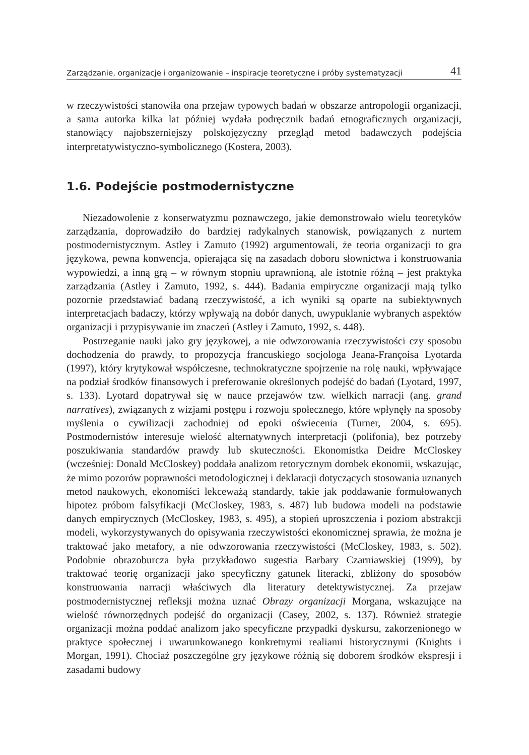Zarządzanie, organizacje i organizowanie – inspiracje teoretyczne i próby systematyzacji 41
w rzeczywistości stanowiła ona przejaw typowych badań w obszarze antropologii organizacji, a sama autorka kilka lat później wydała podręcznik badań etnograficznych organizacji, stanowiący najobszerniejszy polskojęzyczny przegląd metod badawczych podejścia interpretatywistyczno-symbolicznego (Kostera, 2003).
1.6. Podejście postmodernistyczne
Niezadowolenie z konserwatyzmu poznawczego, jakie demonstrowało wielu teoretyków zarządzania, doprowadziło do bardziej radykalnych stanowisk, powiązanych z nurtem postmodernistycznym. Astley i Zamuto (1992) argumentowali, że teoria organizacji to gra językowa, pewna konwencja, opierająca się na zasadach doboru słownictwa i konstruowania wypowiedzi, a inną grą – w równym stopniu uprawnioną, ale istotnie różną – jest praktyka zarządzania (Astley i Zamuto, 1992, s. 444). Badania empiryczne organizacji mają tylko pozornie przedstawiać badaną rzeczywistość, a ich wyniki są oparte na subiektywnych interpretacjach badaczy, którzy wpływają na dobór danych, uwypuklanie wybranych aspektów organizacji i przypisywanie im znaczeń (Astley i Zamuto, 1992, s. 448).
Postrzeganie nauki jako gry językowej, a nie odwzorowania rzeczywistości czy sposobu dochodzenia do prawdy, to propozycja francuskiego socjologa Jeana-Françoisa Lyotarda (1997), który krytykował współczesne, technokratyczne spojrzenie na rolę nauki, wpływające na podział środków finansowych i preferowanie określonych podejść do badań (Lyotard, 1997, s. 133). Lyotard dopatrywał się w nauce przejawów tzw. wielkich narracji (ang. grand narratives), związanych z wizjami postępu i rozwoju społecznego, które wpłynęły na sposoby myślenia o cywilizacji zachodniej od epoki oświecenia (Turner, 2004, s. 695). Postmodernistów interesuje wielość alternatywnych interpretacji (polifonia), bez potrzeby poszukiwania standardów prawdy lub skuteczności. Ekonomistka Deidre McCloskey (wcześniej: Donald McCloskey) poddała analizom retorycznym dorobek ekonomii, wskazując, że mimo pozorów poprawności metodologicznej i deklaracji dotyczących stosowania uznanych metod naukowych, ekonomiści lekceważą standardy, takie jak poddawanie formułowanych hipotez próbom falsyfikacji (McCloskey, 1983, s. 487) lub budowa modeli na podstawie danych empirycznych (McCloskey, 1983, s. 495), a stopień uproszczenia i poziom abstrakcji modeli, wykorzystywanych do opisywania rzeczywistości ekonomicznej sprawia, że można je traktować jako metafory, a nie odwzorowania rzeczywistości (McCloskey, 1983, s. 502). Podobnie obrazoburcza była przykładowo sugestia Barbary Czarniawskiej (1999), by traktować teorię organizacji jako specyficzny gatunek literacki, zbliżony do sposobów konstruowania narracji właściwych dla literatury detektywistycznej. Za przejaw postmodernistycznej refleksji można uznać Obrazy organizacji Morgana, wskazujące na wielość równorzędnych podejść do organizacji (Casey, 2002, s. 137). Również strategie organizacji można poddać analizom jako specyficzne przypadki dyskursu, zakorzenionego w praktyce społecznej i uwarunkowanego konkretnymi realiami historycznymi (Knights i Morgan, 1991). Chociaż poszczególne gry językowe różnią się doborem środków ekspresji i zasadami budowy